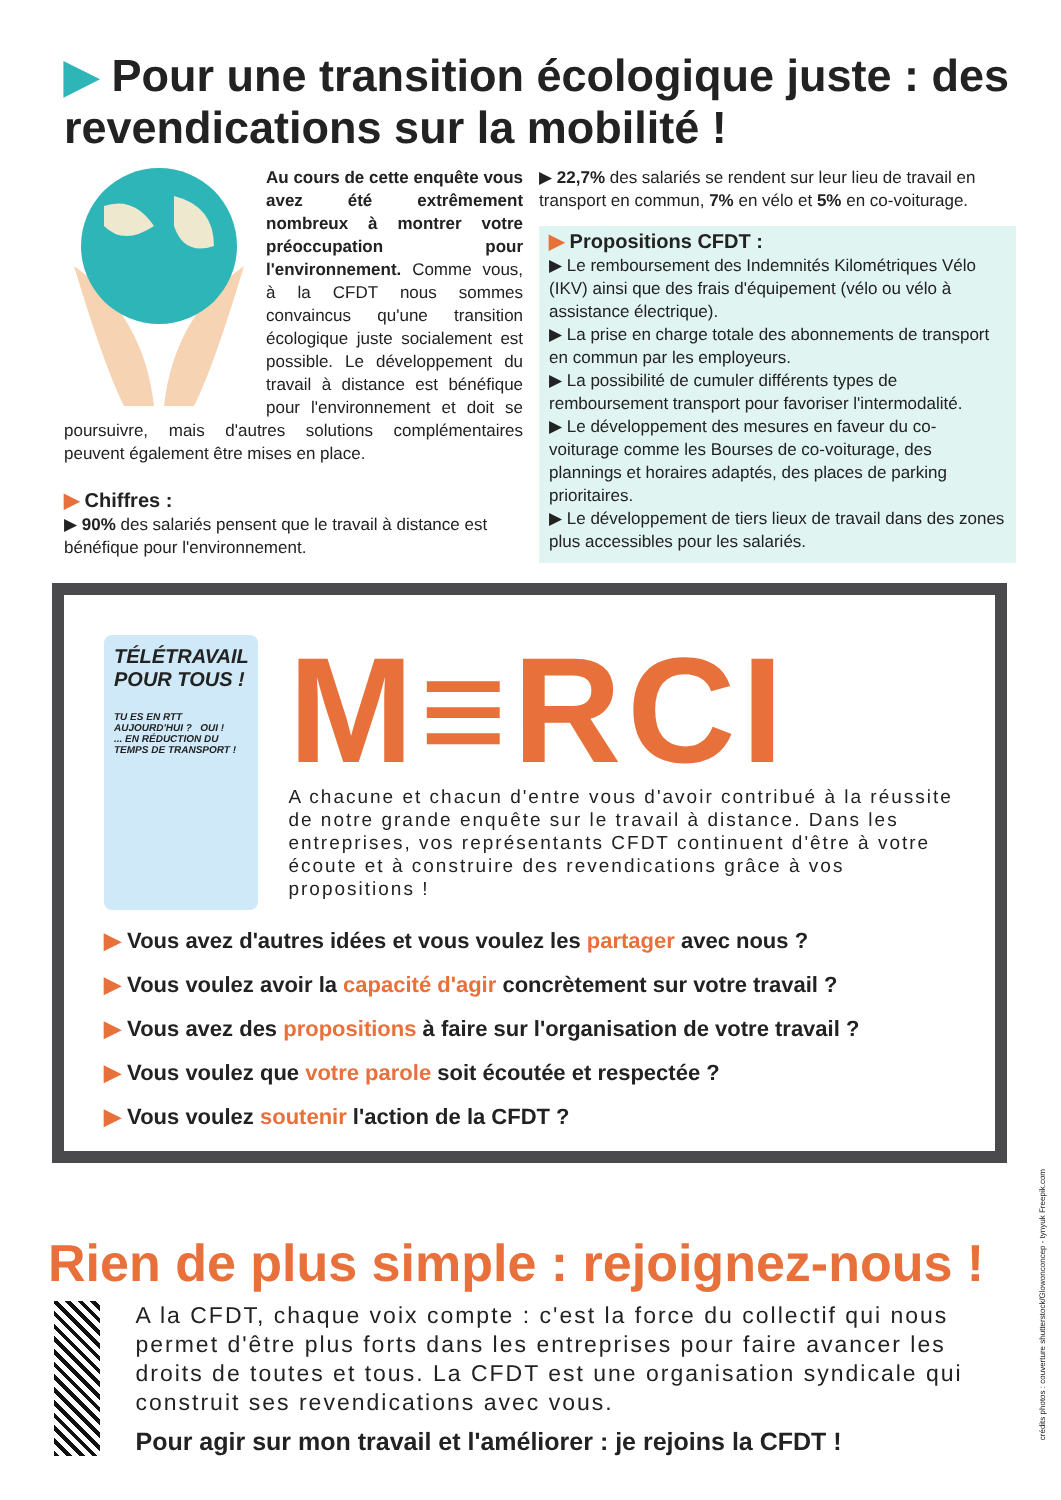▶ Pour une transition écologique juste : des revendications sur la mobilité !
Au cours de cette enquête vous avez été extrêmement nombreux à montrer votre préoccupation pour l'environnement. Comme vous, à la CFDT nous sommes convaincus qu'une transition écologique juste socialement est possible. Le développement du travail à distance est bénéfique pour l'environnement et doit se poursuivre, mais d'autres solutions complémentaires peuvent également être mises en place.
▶ Chiffres :
▶ 90% des salariés pensent que le travail à distance est bénéfique pour l'environnement.
▶ 22,7% des salariés se rendent sur leur lieu de travail en transport en commun, 7% en vélo et 5% en co-voiturage.
▶ Propositions CFDT :
▶ Le remboursement des Indemnités Kilométriques Vélo (IKV) ainsi que des frais d'équipement (vélo ou vélo à assistance électrique).
▶ La prise en charge totale des abonnements de transport en commun par les employeurs.
▶ La possibilité de cumuler différents types de remboursement transport pour favoriser l'intermodalité.
▶ Le développement des mesures en faveur du co-voiturage comme les Bourses de co-voiturage, des plannings et horaires adaptés, des places de parking prioritaires.
▶ Le développement de tiers lieux de travail dans des zones plus accessibles pour les salariés.
TÉLÉTRAVAIL POUR TOUS !
TU ES EN RTT AUJOURD'HUI ? OUI !
... EN RÉDUCTION DU TEMPS DE TRANSPORT !
M≡RCI
A chacune et chacun d'entre vous d'avoir contribué à la réussite de notre grande enquête sur le travail à distance. Dans les entreprises, vos représentants CFDT continuent d'être à votre écoute et à construire des revendications grâce à vos propositions !
▶ Vous avez d'autres idées et vous voulez les partager avec nous ?
▶ Vous voulez avoir la capacité d'agir concrètement sur votre travail ?
▶ Vous avez des propositions à faire sur l'organisation de votre travail ?
▶ Vous voulez que votre parole soit écoutée et respectée ?
▶ Vous voulez soutenir l'action de la CFDT ?
Rien de plus simple : rejoignez-nous !
A la CFDT, chaque voix compte : c'est la force du collectif qui nous permet d'être plus forts dans les entreprises pour faire avancer les droits de toutes et tous. La CFDT est une organisation syndicale qui construit ses revendications avec vous.
Pour agir sur mon travail et l'améliorer : je rejoins la CFDT !
crédits photos : couverture shutterstock/Glowonconcep - tynyuk Freepik.com